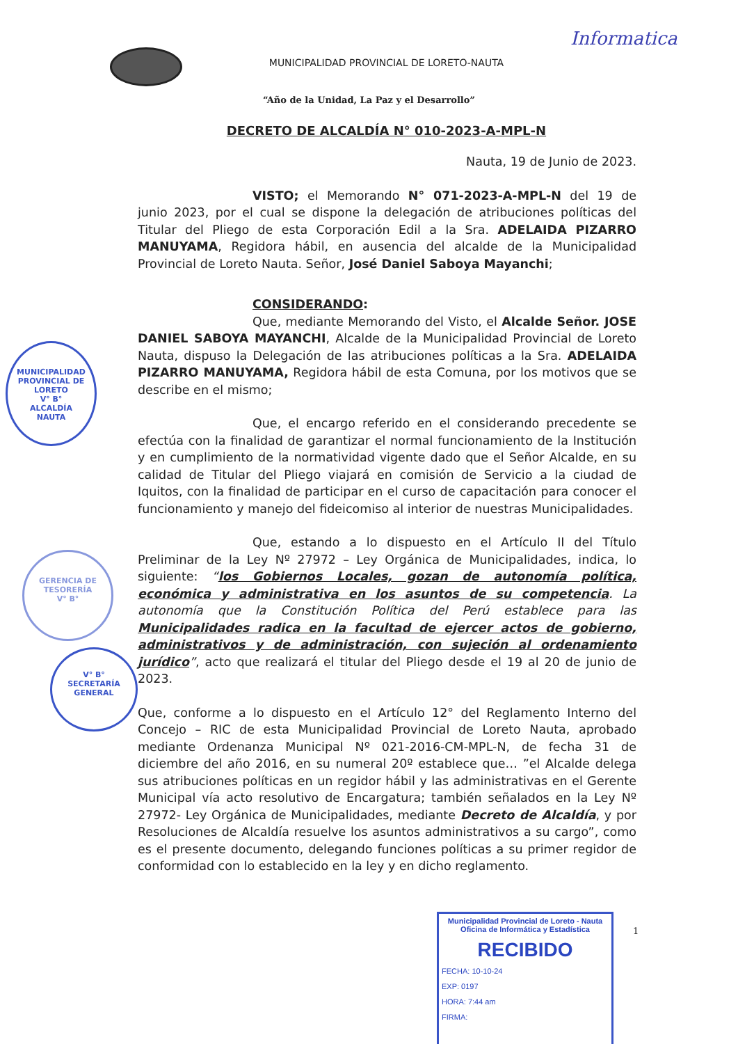Informatica
MUNICIPALIDAD PROVINCIAL DE LORETO-NAUTA
“Año de la Unidad, La Paz y el Desarrollo”
DECRETO DE ALCALDÍA N° 010-2023-A-MPL-N
Nauta, 19 de Junio de 2023.
VISTO; el Memorando N° 071-2023-A-MPL-N del 19 de junio 2023, por el cual se dispone la delegación de atribuciones políticas del Titular del Pliego de esta Corporación Edil a la Sra. ADELAIDA PIZARRO MANUYAMA, Regidora hábil, en ausencia del alcalde de la Municipalidad Provincial de Loreto Nauta. Señor, José Daniel Saboya Mayanchi;
CONSIDERANDO:
Que, mediante Memorando del Visto, el Alcalde Señor. JOSE DANIEL SABOYA MAYANCHI, Alcalde de la Municipalidad Provincial de Loreto Nauta, dispuso la Delegación de las atribuciones políticas a la Sra. ADELAIDA PIZARRO MANUYAMA, Regidora hábil de esta Comuna, por los motivos que se describe en el mismo;
Que, el encargo referido en el considerando precedente se efectúa con la finalidad de garantizar el normal funcionamiento de la Institución y en cumplimiento de la normatividad vigente dado que el Señor Alcalde, en su calidad de Titular del Pliego viajará en comisión de Servicio a la ciudad de Iquitos, con la finalidad de participar en el curso de capacitación para conocer el funcionamiento y manejo del fideicomiso al interior de nuestras Municipalidades.
Que, estando a lo dispuesto en el Artículo II del Título Preliminar de la Ley Nº 27972 – Ley Orgánica de Municipalidades, indica, lo siguiente: “los Gobiernos Locales, gozan de autonomía política, económica y administrativa en los asuntos de su competencia. La autonomía que la Constitución Política del Perú establece para las Municipalidades radica en la facultad de ejercer actos de gobierno, administrativos y de administración, con sujeción al ordenamiento jurídico”, acto que realizará el titular del Pliego desde el 19 al 20 de junio de 2023.
Que, conforme a lo dispuesto en el Artículo 12° del Reglamento Interno del Concejo – RIC de esta Municipalidad Provincial de Loreto Nauta, aprobado mediante Ordenanza Municipal Nº 021-2016-CM-MPL-N, de fecha 31 de diciembre del año 2016, en su numeral 20º establece que… ”el Alcalde delega sus atribuciones políticas en un regidor hábil y las administrativas en el Gerente Municipal vía acto resolutivo de Encargatura; también señalados en la Ley Nº 27972- Ley Orgánica de Municipalidades, mediante Decreto de Alcaldía, y por Resoluciones de Alcaldía resuelve los asuntos administrativos a su cargo”, como es el presente documento, delegando funciones políticas a su primer regidor de conformidad con lo establecido en la ley y en dicho reglamento.
MUNICIPALIDAD PROVINCIAL DE LORETO
V° B°
ALCALDÍA
NAUTA
GERENCIA DE TESORERÍA
V° B°
V° B°
SECRETARÍA GENERAL
1
Municipalidad Provincial de Loreto - Nauta
Oficina de Informática y Estadística
RECIBIDO
FECHA: 10-10-24
EXP: 0197
HORA: 7:44 am
FIRMA: